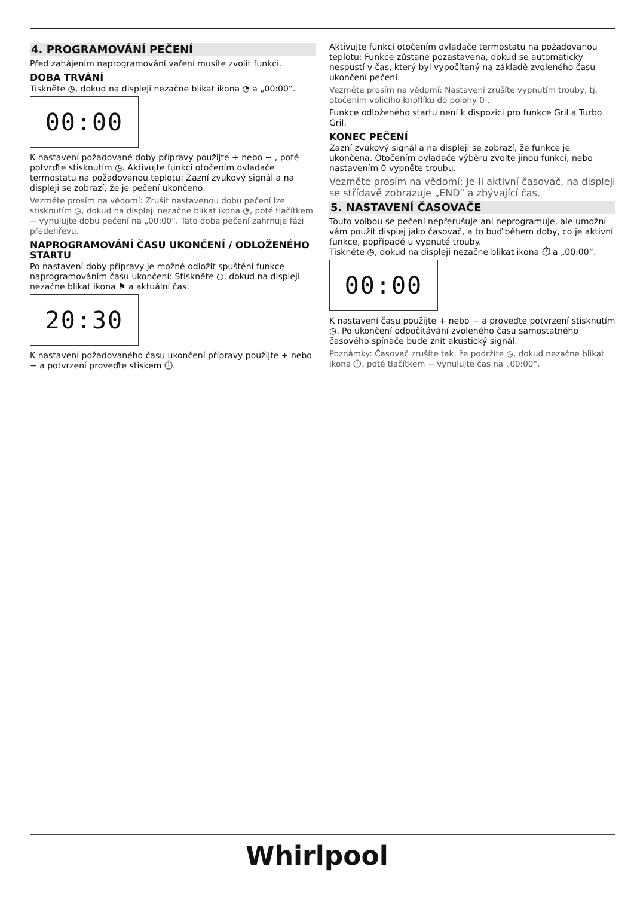4. PROGRAMOVÁNÍ PEČENÍ
Před zahájením naprogramování vaření musíte zvolit funkci.
DOBA TRVÁNÍ
Tiskněte ◷, dokud na displeji nezačne blikat ikona ◔ a „00:00“.
00:00
K nastavení požadované doby přípravy použijte + nebo − , poté potvrďte stisknutím ◷. Aktivujte funkci otočením ovladače termostatu na požadovanou teplotu: Zazní zvukový signál a na displeji se zobrazí, že je pečení ukončeno.
Vezměte prosím na vědomí: Zrušit nastavenou dobu pečení lze stisknutím ◷, dokud na displeji nezačne blikat ikona ◔, poté tlačítkem − vynulujte dobu pečení na „00:00“. Tato doba pečení zahrnuje fázi předehřevu.
NAPROGRAMOVÁNÍ ČASU UKONČENÍ / ODLOŽENÉHO STARTU
Po nastavení doby přípravy je možné odložit spuštění funkce naprogramováním času ukončení: Stiskněte ◷, dokud na displeji nezačne blikat ikona ⚑ a aktuální čas.
20:30
K nastavení požadovaného času ukončení přípravy použijte + nebo − a potvrzení proveďte stiskem ⏱.
Aktivujte funkci otočením ovladače termostatu na požadovanou teplotu: Funkce zůstane pozastavena, dokud se automaticky nespustí v čas, který byl vypočítaný na základě zvoleného času ukončení pečení.
Vezměte prosím na vědomí: Nastavení zrušíte vypnutím trouby, tj. otočením volicího knoflíku do polohy 0 .
Funkce odloženého startu není k dispozici pro funkce Gril a Turbo Gril.
KONEC PEČENÍ
Zazní zvukový signál a na displeji se zobrazí, že funkce je ukončena. Otočením ovladače výběru zvolte jinou funkci, nebo nastavením 0 vypněte troubu.
Vezměte prosím na vědomí: Je-li aktivní časovač, na displeji se střídavě zobrazuje „END“ a zbývající čas.
5. NASTAVENÍ ČASOVAČE
Touto volbou se pečení nepřerušuje ani neprogramuje, ale umožní vám použít displej jako časovač, a to buď během doby, co je aktivní funkce, popřípadě u vypnuté trouby.
Tiskněte ◷, dokud na displeji nezačne blikat ikona ⏱ a „00:00“.
00:00
K nastavení času použijte + nebo − a proveďte potvrzení stisknutím ◷. Po ukončení odpočítávání zvoleného času samostatného časového spínače bude znít akustický signál.
Poznámky: Časovač zrušíte tak, že podržíte ◷, dokud nezačne blikat ikona ⏱, poté tlačítkem − vynulujte čas na „00:00“.
Whirlpool